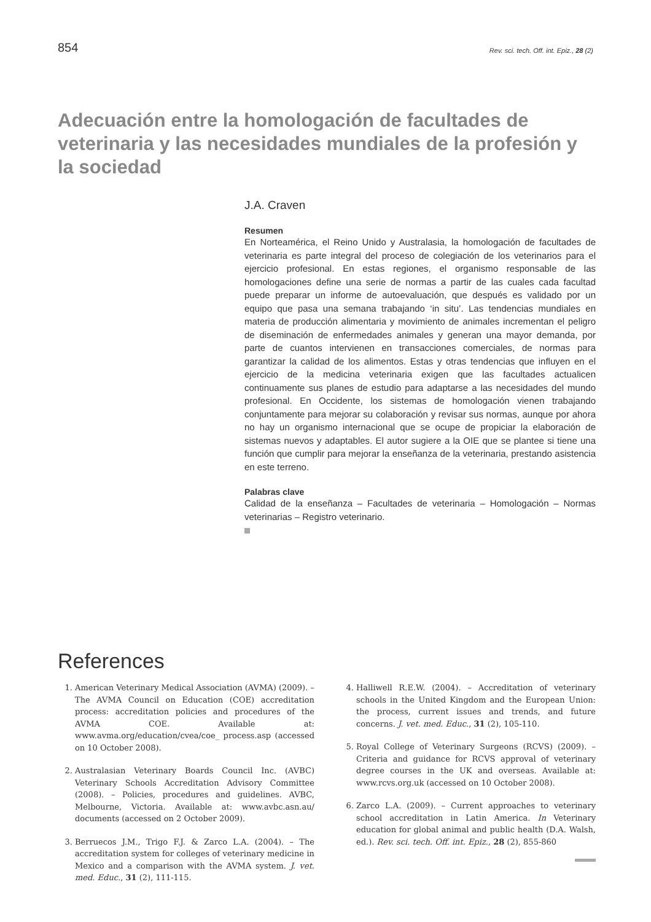854 Rev. sci. tech. Off. int. Epiz., 28 (2)
Adecuación entre la homologación de facultades de veterinaria y las necesidades mundiales de la profesión y la sociedad
J.A. Craven
Resumen
En Norteamérica, el Reino Unido y Australasia, la homologación de facultades de veterinaria es parte integral del proceso de colegiación de los veterinarios para el ejercicio profesional. En estas regiones, el organismo responsable de las homologaciones define una serie de normas a partir de las cuales cada facultad puede preparar un informe de autoevaluación, que después es validado por un equipo que pasa una semana trabajando ‘in situ’. Las tendencias mundiales en materia de producción alimentaria y movimiento de animales incrementan el peligro de diseminación de enfermedades animales y generan una mayor demanda, por parte de cuantos intervienen en transacciones comerciales, de normas para garantizar la calidad de los alimentos. Estas y otras tendencias que influyen en el ejercicio de la medicina veterinaria exigen que las facultades actualicen continuamente sus planes de estudio para adaptarse a las necesidades del mundo profesional. En Occidente, los sistemas de homologación vienen trabajando conjuntamente para mejorar su colaboración y revisar sus normas, aunque por ahora no hay un organismo internacional que se ocupe de propiciar la elaboración de sistemas nuevos y adaptables. El autor sugiere a la OIE que se plantee si tiene una función que cumplir para mejorar la enseñanza de la veterinaria, prestando asistencia en este terreno.
Palabras clave
Calidad de la enseñanza – Facultades de veterinaria – Homologación – Normas veterinarias – Registro veterinario.
References
1. American Veterinary Medical Association (AVMA) (2009). – The AVMA Council on Education (COE) accreditation process: accreditation policies and procedures of the AVMA COE. Available at: www.avma.org/education/cvea/coe_ process.asp (accessed on 10 October 2008).
2. Australasian Veterinary Boards Council Inc. (AVBC) Veterinary Schools Accreditation Advisory Committee (2008). – Policies, procedures and guidelines. AVBC, Melbourne, Victoria. Available at: www.avbc.asn.au/ documents (accessed on 2 October 2009).
3. Berruecos J.M., Trigo F.J. & Zarco L.A. (2004). – The accreditation system for colleges of veterinary medicine in Mexico and a comparison with the AVMA system. J. vet. med. Educ., 31 (2), 111-115.
4. Halliwell R.E.W. (2004). – Accreditation of veterinary schools in the United Kingdom and the European Union: the process, current issues and trends, and future concerns. J. vet. med. Educ., 31 (2), 105-110.
5. Royal College of Veterinary Surgeons (RCVS) (2009). – Criteria and guidance for RCVS approval of veterinary degree courses in the UK and overseas. Available at: www.rcvs.org.uk (accessed on 10 October 2008).
6. Zarco L.A. (2009). – Current approaches to veterinary school accreditation in Latin America. In Veterinary education for global animal and public health (D.A. Walsh, ed.). Rev. sci. tech. Off. int. Epiz., 28 (2), 855-860